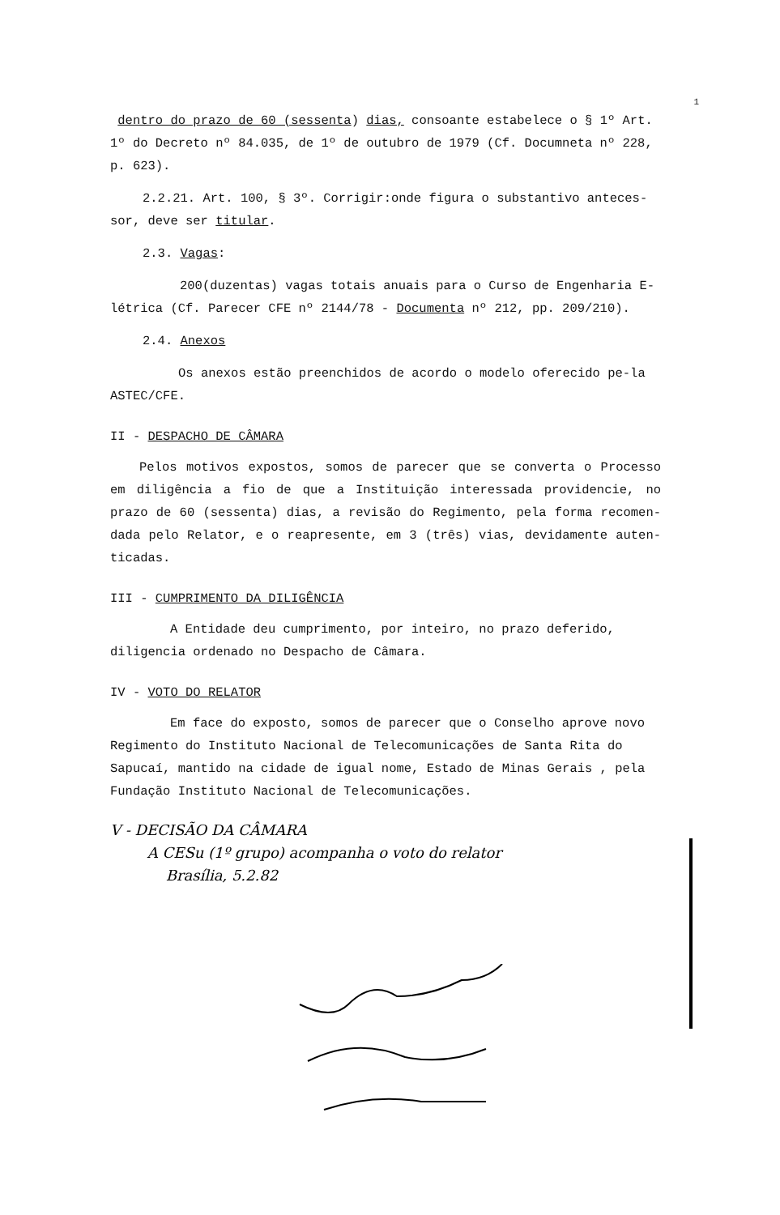1
dentro do prazo de 60 (sessenta) dias, consoante estabelece o § 1º Art. 1º do Decreto nº 84.035, de 1º de outubro de 1979 (Cf. Documneta nº 228, p. 623).
2.2.21. Art. 100, § 3º. Corrigir:onde figura o substantivo anteces-sor, deve ser titular.
2.3. Vagas:
200(duzentas) vagas totais anuais para o Curso de Engenharia E-létrica (Cf. Parecer CFE nº 2144/78 - Documenta nº 212, pp. 209/210).
2.4. Anexos
Os anexos estão preenchidos de acordo o modelo oferecido pe-la ASTEC/CFE.
II - DESPACHO DE CÂMARA
Pelos motivos expostos, somos de parecer que se converta o Processo em diligência a fio de que a Instituição interessada providencie, no prazo de 60 (sessenta) dias, a revisão do Regimento, pela forma recomen-dada pelo Relator, e o reapresente, em 3 (três) vias, devidamente auten-ticadas.
III - CUMPRIMENTO DA DILIGÊNCIA
A Entidade deu cumprimento, por inteiro, no prazo deferido, diligencia ordenado no Despacho de Câmara.
IV - VOTO DO RELATOR
Em face do exposto, somos de parecer que o Conselho aprove novo Regimento do Instituto Nacional de Telecomunicações de Santa Rita do Sapucaí, mantido na cidade de igual nome, Estado de Minas Gerais , pela Fundação Instituto Nacional de Telecomunicações.
V - DECISÃO DA CÂMARA
A CESu (1º grupo) acompanha o voto do relator
Brasília, 5.2.82